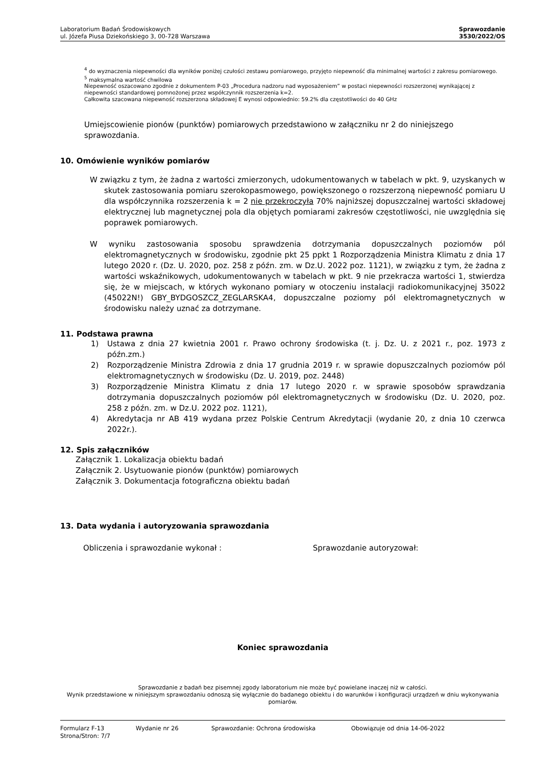Laboratorium Badań Środowiskowych
ul. Józefa Piusa Dziekońskiego 3, 00-728 Warszawa
Sprawozdanie
3530/2022/OS
<sup>4</sup> do wyznaczenia niepewności dla wyników poniżej czułości zestawu pomiarowego, przyjęto niepewność dla minimalnej wartości z zakresu pomiarowego.
<sup>5</sup> maksymalna wartość chwilowa
Niepewność oszacowano zgodnie z dokumentem P-03 „Procedura nadzoru nad wyposażeniem” w postaci niepewności rozszerzonej wynikającej z niepewności standardowej pomnożonej przez współczynnik rozszerzenia k=2.
Całkowita szacowana niepewność rozszerzona składowej E wynosi odpowiednio: 59.2% dla częstotliwości do 40 GHz
Umiejscowienie pionów (punktów) pomiarowych przedstawiono w załączniku nr 2 do niniejszego sprawozdania.
10. Omówienie wyników pomiarów
W związku z tym, że żadna z wartości zmierzonych, udokumentowanych w tabelach w pkt. 9, uzyskanych w skutek zastosowania pomiaru szerokopasmowego, powiększonego o rozszerzoną niepewność pomiaru U dla współczynnika rozszerzenia k = 2 nie przekroczyła 70% najniższej dopuszczalnej wartości składowej elektrycznej lub magnetycznej pola dla objętych pomiarami zakresów częstotliwości, nie uwzględnia się poprawek pomiarowych.
W wyniku zastosowania sposobu sprawdzenia dotrzymania dopuszczalnych poziomów pól elektromagnetycznych w środowisku, zgodnie pkt 25 ppkt 1 Rozporządzenia Ministra Klimatu z dnia 17 lutego 2020 r. (Dz. U. 2020, poz. 258 z późn. zm. w Dz.U. 2022 poz. 1121), w związku z tym, że żadna z wartości wskaźnikowych, udokumentowanych w tabelach w pkt. 9 nie przekracza wartości 1, stwierdza się, że w miejscach, w których wykonano pomiary w otoczeniu instalacji radiokomunikacyjnej 35022 (45022N!) GBY_BYDGOSZCZ_ZEGLARSKA4, dopuszczalne poziomy pól elektromagnetycznych w środowisku należy uznać za dotrzymane.
11. Podstawa prawna
1) Ustawa z dnia 27 kwietnia 2001 r. Prawo ochrony środowiska (t. j. Dz. U. z 2021 r., poz. 1973 z późn.zm.)
2) Rozporządzenie Ministra Zdrowia z dnia 17 grudnia 2019 r. w sprawie dopuszczalnych poziomów pól elektromagnetycznych w środowisku (Dz. U. 2019, poz. 2448)
3) Rozporządzenie Ministra Klimatu z dnia 17 lutego 2020 r. w sprawie sposobów sprawdzania dotrzymania dopuszczalnych poziomów pól elektromagnetycznych w środowisku (Dz. U. 2020, poz. 258 z późn. zm. w Dz.U. 2022 poz. 1121),
4) Akredytacja nr AB 419 wydana przez Polskie Centrum Akredytacji (wydanie 20, z dnia 10 czerwca 2022r.).
12. Spis załączników
Załącznik 1. Lokalizacja obiektu badań
Załącznik 2. Usytuowanie pionów (punktów) pomiarowych
Załącznik 3. Dokumentacja fotograficzna obiektu badań
13. Data wydania i autoryzowania sprawozdania
Obliczenia i sprawozdanie wykonał : Sprawozdanie autoryzował:
Koniec sprawozdania
Sprawozdanie z badań bez pisemnej zgody laboratorium nie może być powielane inaczej niż w całości.
Wynik przedstawione w niniejszym sprawozdaniu odnoszą się wyłącznie do badanego obiektu i do warunków i konfiguracji urządzeń w dniu wykonywania pomiarów.
Formularz F-13 Wydanie nr 26 Sprawozdanie: Ochrona środowiska Obowiązuje od dnia 14-06-2022
Strona/Stron: 7/7